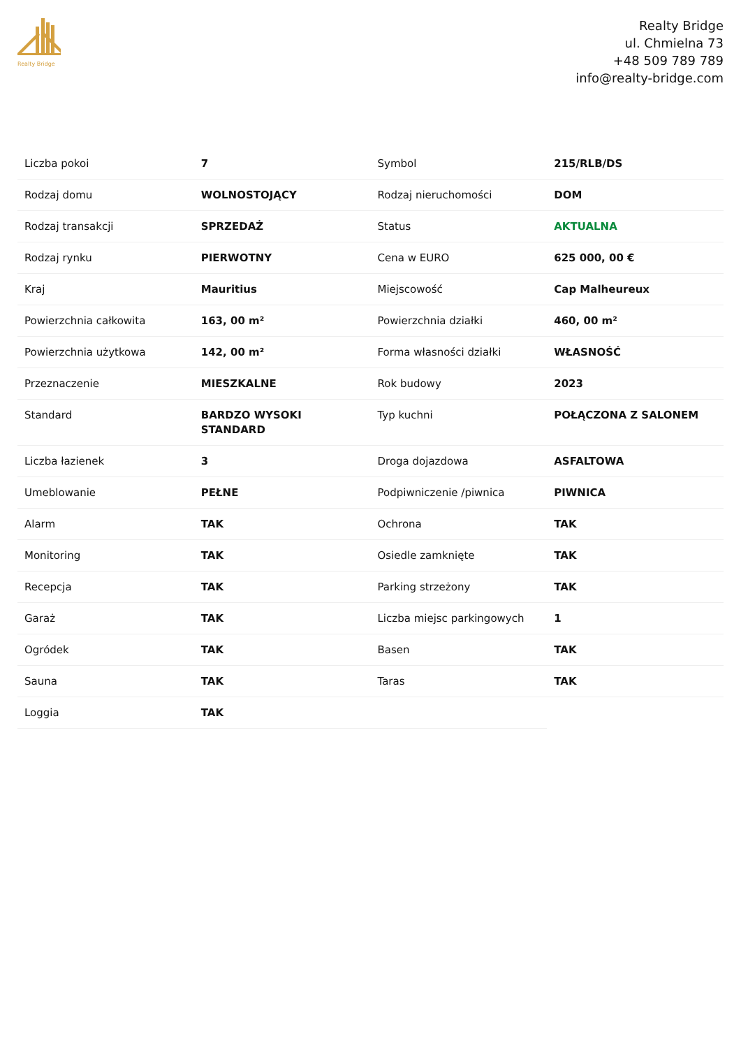Realty Bridge
Realty Bridge
ul. Chmielna 73
+48 509 789 789
info@realty-bridge.com
| Liczba pokoi | 7 | Symbol | 215/RLB/DS |
| Rodzaj domu | WOLNOSTOJĄCY | Rodzaj nieruchomości | DOM |
| Rodzaj transakcji | SPRZEDAŻ | Status | AKTUALNA |
| Rodzaj rynku | PIERWOTNY | Cena w EURO | 625 000, 00 € |
| Kraj | Mauritius | Miejscowość | Cap Malheureux |
| Powierzchnia całkowita | 163, 00 m² | Powierzchnia działki | 460, 00 m² |
| Powierzchnia użytkowa | 142, 00 m² | Forma własności działki | WŁASNOŚĆ |
| Przeznaczenie | MIESZKALNE | Rok budowy | 2023 |
| Standard | BARDZO WYSOKI STANDARD | Typ kuchni | POŁĄCZONA Z SALONEM |
| Liczba łazienek | 3 | Droga dojazdowa | ASFALTOWA |
| Umeblowanie | PEŁNE | Podpiwniczenie /piwnica | PIWNICA |
| Alarm | TAK | Ochrona | TAK |
| Monitoring | TAK | Osiedle zamknięte | TAK |
| Recepcja | TAK | Parking strzeżony | TAK |
| Garaż | TAK | Liczba miejsc parkingowych | 1 |
| Ogródek | TAK | Basen | TAK |
| Sauna | TAK | Taras | TAK |
| Loggia | TAK | | |